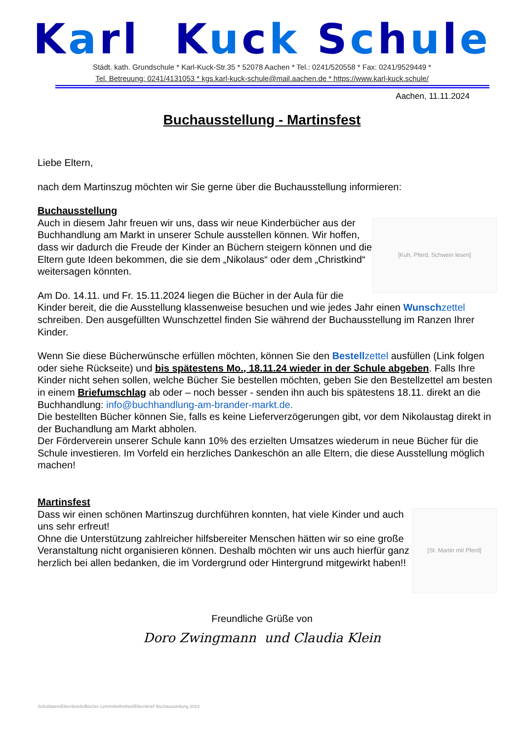Karl Kuck Schule
Städt. kath. Grundschule * Karl-Kuck-Str.35 * 52078 Aachen * Tel.: 0241/520558 * Fax: 0241/9529449 *
Tel. Betreuung: 0241/4131053 * kgs.karl-kuck-schule@mail.aachen.de * https://www.karl-kuck.schule/
Aachen, 11.11.2024
Buchausstellung - Martinsfest
Liebe Eltern,
nach dem Martinszug möchten wir Sie gerne über die Buchausstellung informieren:
Buchausstellung
[Kuh, Pferd, Schwein lesen]
Auch in diesem Jahr freuen wir uns, dass wir neue Kinderbücher aus der Buchhandlung am Markt in unserer Schule ausstellen können. Wir hoffen, dass wir dadurch die Freude der Kinder an Büchern steigern können und die Eltern gute Ideen bekommen, die sie dem „Nikolaus“ oder dem „Christkind“ weitersagen könnten.
Am Do. 14.11. und Fr. 15.11.2024 liegen die Bücher in der Aula für die Kinder bereit, die die Ausstellung klassenweise besuchen und wie jedes Jahr einen Wunschzettel schreiben. Den ausgefüllten Wunschzettel finden Sie während der Buchausstellung im Ranzen Ihrer Kinder.
Wenn Sie diese Bücherwünsche erfüllen möchten, können Sie den Bestellzettel ausfüllen (Link folgen oder siehe Rückseite) und bis spätestens Mo., 18.11.24 wieder in der Schule abgeben. Falls Ihre Kinder nicht sehen sollen, welche Bücher Sie bestellen möchten, geben Sie den Bestellzettel am besten in einem Briefumschlag ab oder – noch besser - senden ihn auch bis spätestens 18.11. direkt an die Buchhandlung: info@buchhandlung-am-brander-markt.de.
Die bestellten Bücher können Sie, falls es keine Lieferverzögerungen gibt, vor dem Nikolaustag direkt in der Buchandlung am Markt abholen.
Der Förderverein unserer Schule kann 10% des erzielten Umsatzes wiederum in neue Bücher für die Schule investieren. Im Vorfeld ein herzliches Dankeschön an alle Eltern, die diese Ausstellung möglich machen!
Martinsfest
[St. Martin mit Pferd]
Dass wir einen schönen Martinszug durchführen konnten, hat viele Kinder und auch uns sehr erfreut!
Ohne die Unterstützung zahlreicher hilfsbereiter Menschen hätten wir so eine große Veranstaltung nicht organisieren können. Deshalb möchten wir uns auch hierfür ganz herzlich bei allen bedanken, die im Vordergrund oder Hintergrund mitgewirkt haben!!
Freundliche Grüße von
Doro Zwingmann und Claudia Klein
Schuldaten/Elternbriefe/Bücher Lehrmittelfreiheit/Elternbrief Buchausstellung 2024